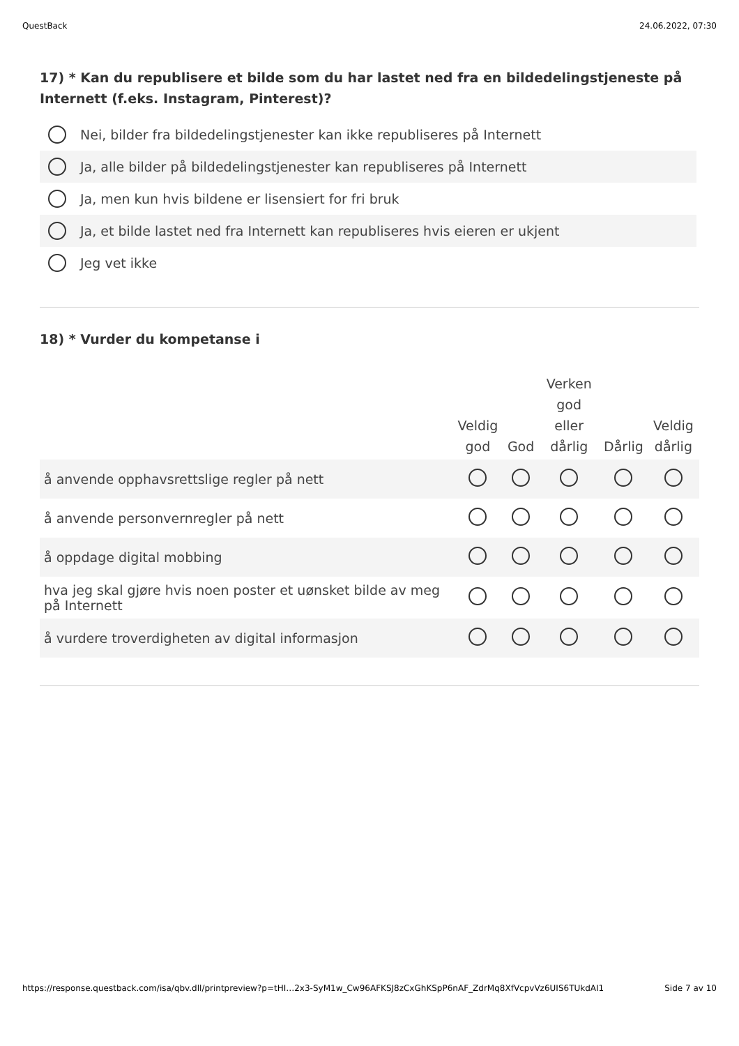QuestBack 24.06.2022, 07:30
17) * Kan du republisere et bilde som du har lastet ned fra en bildedelingstjeneste på Internett (f.eks. Instagram, Pinterest)?
Nei, bilder fra bildedelingstjenester kan ikke republiseres på Internett
Ja, alle bilder på bildedelingstjenester kan republiseres på Internett
Ja, men kun hvis bildene er lisensiert for fri bruk
Ja, et bilde lastet ned fra Internett kan republiseres hvis eieren er ukjent
Jeg vet ikke
18) * Vurder du kompetanse i
| | Veldig god | God | Verken god eller dårlig | Dårlig | Veldig dårlig |
| --- | --- | --- | --- | --- | --- |
| å anvende opphavsrettslige regler på nett | | | | | |
| å anvende personvernregler på nett | | | | | |
| å oppdage digital mobbing | | | | | |
| hva jeg skal gjøre hvis noen poster et uønsket bilde av meg på Internett | | | | | |
| å vurdere troverdigheten av digital informasjon | | | | | |
https://response.questback.com/isa/qbv.dll/printpreview?p=tHI…2x3-SyM1w_Cw96AFKSJ8zCxGhKSpP6nAF_ZdrMq8XfVcpvVz6UIS6TUkdAI1 Side 7 av 10